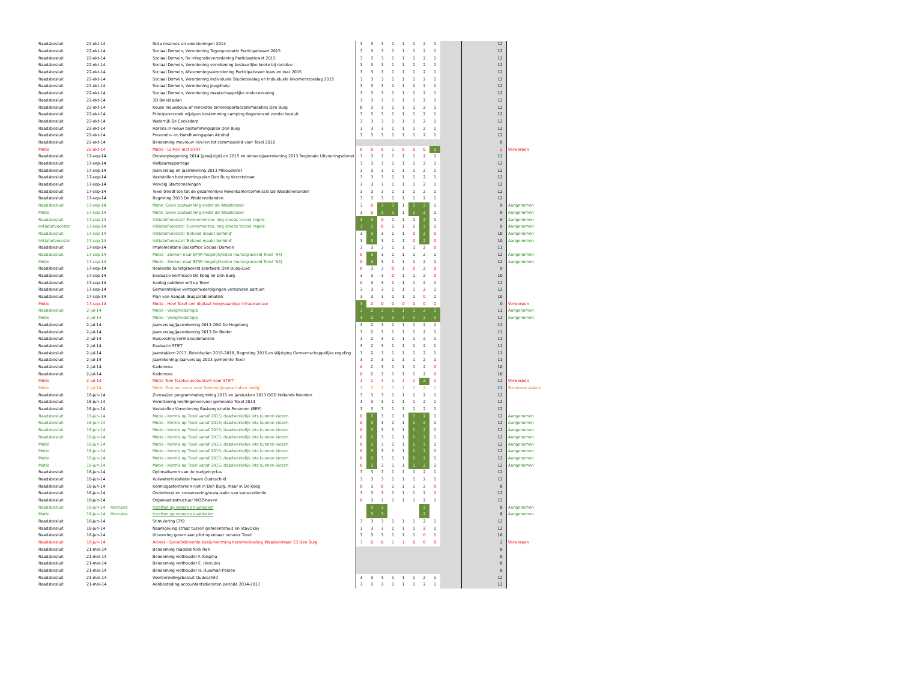| Raadsbesluit | 22-okt-14 | | Nota reserves en voorzieningen 2014 | 3 | 3 | 3 | 1 | 1 | 1 | 2 | 1 | | 12 | |
| Raadsbesluit | 22-okt-14 | | Sociaal Domein, Verordening Tegenprestatie Participatiewet 2015 | 3 | 3 | 3 | 1 | 1 | 1 | 2 | 1 | | 12 | |
| Raadsbesluit | 22-okt-14 | | Sociaal Domein, Re integratieverordening Participatiewet 2015 | 3 | 3 | 3 | 1 | 1 | 1 | 2 | 1 | | 12 | |
| Raadsbesluit | 22-okt-14 | | Sociaal Domein, Verordening verrekening bestuurlijke boete bij recidive | 3 | 3 | 3 | 1 | 1 | 1 | 2 | 1 | | 12 | |
| Raadsbesluit | 22-okt-14 | | Sociaal Domein, Afstemmingsverordening Participatiewet Ioaw en Ioaz 2015 | 3 | 3 | 3 | 1 | 1 | 1 | 2 | 1 | | 12 | |
| Raadsbesluit | 22-okt-14 | | Sociaal Domein, Verordening Individuele Studietoeslag en Individuele Inkomenstoeslag 2015 | 3 | 3 | 3 | 1 | 1 | 1 | 2 | 1 | | 12 | |
| Raadsbesluit | 22-okt-14 | | Sociaal Domein, Verordening jeugdhulp | 3 | 3 | 3 | 1 | 1 | 1 | 2 | 1 | | 12 | |
| Raadsbesluit | 22-okt-14 | | Sociaal Domein, Verordening maatschappelijke ondersteuning | 3 | 3 | 3 | 1 | 1 | 1 | 2 | 1 | | 12 | |
| Raadsbesluit | 22-okt-14 | | 3D Beleidsplan | 3 | 3 | 3 | 1 | 1 | 1 | 2 | 1 | | 12 | |
| Raadsbesluit | 22-okt-14 | | Keuze nieuwbouw of renovatie binnensportaccommodaties Den Burg | 0 | 3 | 3 | 1 | 1 | 1 | 2 | 1 | | 12 | |
| Raadsbesluit | 22-okt-14 | | Principeverzoek wijzigen bestemming camping Kogerstrand zonder besluit | 3 | 3 | 3 | 1 | 1 | 1 | 2 | 1 | | 12 | |
| Raadsbesluit | 22-okt-14 | | Waterrijk De Cocksdorp | 3 | 3 | 3 | 1 | 1 | 1 | 2 | 1 | | 12 | |
| Raadsbesluit | 22-okt-14 | | Horeca in nieuw bestemmingsplan Den Burg | 3 | 3 | 3 | 1 | 1 | 1 | 2 | 1 | | 12 | |
| Raadsbesluit | 22-okt-14 | | Preventie- en Handhavingsplan Alcohol | 3 | 3 | 3 | 1 | 1 | 1 | 2 | 1 | | 12 | |
| Raadsbesluit | 22-okt-14 | | Benoeming mevrouw Hin-Hin tot commissielid voor Texel 2010 | | | | | | | | | | 0 | |
| Motie | 22-okt-14 | | Motie - Lijmen met STIFT | 0 | 0 | 0 | 1 | 0 | 0 | 0 | 1 | | 2 | Verworpen |
| Raadsbesluit | 17-sep-14 | | Ontwerpbegroting 2014 (gewijzigd) en 2015 en ontwerpjaarrekening 2013 Regionale Uitvoeringsdienst | 3 | 3 | 3 | 1 | 1 | 1 | 2 | 1 | | 12 | |
| Raadsbesluit | 17-sep-14 | | Halfjaarrapportage | 3 | 3 | 3 | 1 | 1 | 1 | 2 | 1 | | 12 | |
| Raadsbesluit | 17-sep-14 | | Jaarverslag en jaarrekening 2013 Milieudienst | 3 | 3 | 3 | 1 | 1 | 1 | 2 | 1 | | 12 | |
| Raadsbesluit | 17-sep-14 | | Vaststellen bestemmingsplan Den Burg Verzetstraat | 3 | 3 | 3 | 1 | 1 | 1 | 2 | 1 | | 12 | |
| Raadsbesluit | 17-sep-14 | | Vervolg Startersleningen | 3 | 3 | 3 | 1 | 1 | 1 | 2 | 1 | | 12 | |
| Raadsbesluit | 17-sep-14 | | Texel treedt toe tot de gezamenlijke Rekenkamercommissie De Waddeneilanden | 3 | 3 | 3 | 1 | 1 | 1 | 2 | 1 | | 12 | |
| Raadsbesluit | 17-sep-14 | | Begroting 2015 De Waddeneilanden | 3 | 3 | 3 | 1 | 1 | 1 | 2 | 1 | | 12 | |
| Raadsbesluit | 17-sep-14 | | Motie ‘Geen zoutwinning onder de Waddenzee’ | 3 | 0 | 3 | 1 | 1 | 1 | 2 | 1 | | 9 | Aangenomen |
| Motie | 17-sep-14 | | Motie ‘Geen zoutwinning onder de Waddenzee’ | 3 | 0 | 3 | 1 | 1 | 1 | 2 | 1 | | 9 | Aangenomen |
| Raadsbesluit | 17-sep-14 | | Initiatiefvoorstel ‘Evenementen: nog steeds teveel regels’ | 3 | 3 | 0 | 1 | 1 | 1 | 2 | 1 | | 9 | Aangenomen |
| Initiatiefvoorstel | 17-sep-14 | | Initiatiefvoorstel ‘Evenementen: nog steeds teveel regels’ | 3 | 3 | 0 | 1 | 1 | 1 | 2 | 1 | | 9 | Aangenomen |
| Raadsbesluit | 17-sep-14 | | Initiatiefvoorstel ‘Bekend maakt bemind’ | 3 | 3 | 3 | 1 | 1 | 0 | 2 | 0 | | 10 | Aangenomen |
| Initiatiefvoorstel | 17-sep-14 | | Initiatiefvoorstel ‘Bekend maakt bemind’ | 3 | 3 | 3 | 1 | 1 | 0 | 2 | 0 | | 10 | Aangenomen |
| Raadsbesluit | 17-sep-14 | | Implementatie Backoffice Sociaal Domein | 3 | 3 | 3 | 1 | 1 | 1 | 2 | 0 | | 11 | |
| Raadsbesluit | 17-sep-14 | | Motie - Zoeken naar BTW-mogelijkheden (kunstgrasveld Texel ’94) | 0 | 3 | 3 | 1 | 1 | 1 | 2 | 1 | | 12 | Aangenomen |
| Motie | 17-sep-14 | | Motie - Zoeken naar BTW-mogelijkheden (kunstgrasveld Texel ’94) | 0 | 3 | 3 | 1 | 1 | 1 | 2 | 1 | | 12 | Aangenomen |
| Raadsbesluit | 17-sep-14 | | Realisatie kunstgrasveld sportpark Den Burg-Zuid | 0 | 3 | 3 | 0 | 1 | 0 | 2 | 0 | | 9 | |
| Raadsbesluit | 17-sep-14 | | Evaluatie kermissen De Koog en Den Burg | 3 | 3 | 3 | 0 | 1 | 1 | 2 | 0 | | 10 | |
| Raadsbesluit | 17-sep-14 | | Aanleg publieke wifi op Texel | 0 | 3 | 3 | 1 | 1 | 1 | 2 | 1 | | 12 | |
| Raadsbesluit | 17-sep-14 | | Gemeentelijke vertegenwoordigingen verbonden partijen | 3 | 3 | 3 | 1 | 1 | 1 | 2 | 1 | | 12 | |
| Raadsbesluit | 17-sep-14 | | Plan van Aanpak drugsproblematiek | 3 | 3 | 3 | 1 | 1 | 1 | 0 | 1 | | 10 | |
| Motie | 17-sep-14 | | Motie - Heel Texel een digitaal hoogwaardige infrastructuur | 3 | 0 | 0 | 0 | 0 | 0 | 0 | 0 | | 0 | Verworpen |
| Raadsbesluit | 2-jul-14 | | Motie - Veiligheidsregio | 3 | 2 | 3 | 1 | 1 | 1 | 2 | 1 | | 11 | Aangenomen |
| Motie | 2-jul-14 | | Motie - Veiligheidsregio | 3 | 2 | 3 | 1 | 1 | 1 | 2 | 1 | | 11 | Aangenomen |
| Raadsbesluit | 2-jul-14 | | Jaarverslag/Jaarrekening 2013 OSG De Hogeberg | 3 | 2 | 3 | 1 | 1 | 1 | 2 | 1 | | 11 | |
| Raadsbesluit | 2-jul-14 | | Jaarverslag/Jaarrekening 2013 De Bolder | 3 | 2 | 3 | 1 | 1 | 1 | 2 | 1 | | 11 | |
| Raadsbesluit | 2-jul-14 | | Huisvesting kermisexploitanten | 3 | 2 | 3 | 1 | 1 | 1 | 2 | 1 | | 11 | |
| Raadsbesluit | 2-jul-14 | | Evaluatie STIFT | 3 | 2 | 3 | 1 | 1 | 1 | 2 | 1 | | 11 | |
| Raadsbesluit | 2-jul-14 | | Jaarstukken 2013, Beleidsplan 2015-2018, Begroting 2015 en Wijziging Gemeenschappelijke regeling | 3 | 2 | 3 | 1 | 1 | 1 | 2 | 1 | | 11 | |
| Raadsbesluit | 2-jul-14 | | Jaarrekening/ Jaarverslag 2013 gemeente Texel | 3 | 2 | 3 | 1 | 1 | 1 | 2 | 1 | | 11 | |
| Raadsbesluit | 2-jul-14 | | Kadernota | 0 | 2 | 3 | 1 | 1 | 1 | 2 | 0 | | 10 | |
| Raadsbesluit | 2-jul-14 | | Kadernota | 0 | 2 | 3 | 1 | 1 | 1 | 2 | 0 | | 10 | |
| Motie | 2-jul-14 | | Motie ‘Een Texelse accountant voor STIFT’ | 3 | 2 | 3 | 1 | 1 | 1 | 2 | 1 | | 11 | Verworpen |
| Motie | 2-jul-14 | | Motie ‘Een uur extra voor Sommeltjespop indien nodig’ | 3 | 2 | 3 | 1 | 1 | 1 | 2 | 1 | | 11 | Stemmen staken |
| Raadsbesluit | 18-jun-14 | | Zienswijze programmabegroting 2015 en jarstukken 2013 GGD Hollands Noorden | 3 | 3 | 3 | 1 | 1 | 1 | 2 | 1 | | 12 | |
| Raadsbesluit | 18-jun-14 | | Verordening leerlingenvervoer gemeente Texel 2014 | 3 | 3 | 3 | 1 | 1 | 1 | 2 | 1 | | 12 | |
| Raadsbesluit | 18-jun-14 | | Vaststellen Verordening Basisregistratie Personen (BRP) | 3 | 3 | 3 | 1 | 1 | 1 | 2 | 1 | | 12 | |
| Raadsbesluit | 18-jun-14 | | Motie - Kermis op Texel vanaf 2015; daadwerkelijk iets kunnen kiezen | 0 | 3 | 3 | 1 | 1 | 1 | 2 | 1 | | 12 | Aangenomen |
| Raadsbesluit | 18-jun-14 | | Motie - Kermis op Texel vanaf 2015; daadwerkelijk iets kunnen kiezen | 0 | 3 | 3 | 1 | 1 | 1 | 2 | 1 | | 12 | Aangenomen |
| Raadsbesluit | 18-jun-14 | | Motie - Kermis op Texel vanaf 2015; daadwerkelijk iets kunnen kiezen | 0 | 3 | 3 | 1 | 1 | 1 | 2 | 1 | | 12 | Aangenomen |
| Raadsbesluit | 18-jun-14 | | Motie - Kermis op Texel vanaf 2015; daadwerkelijk iets kunnen kiezen | 0 | 3 | 3 | 1 | 1 | 1 | 2 | 1 | | 12 | Aangenomen |
| Motie | 18-jun-14 | | Motie - Kermis op Texel vanaf 2015; daadwerkelijk iets kunnen kiezen | 0 | 3 | 3 | 1 | 1 | 1 | 2 | 1 | | 12 | Aangenomen |
| Motie | 18-jun-14 | | Motie - Kermis op Texel vanaf 2015; daadwerkelijk iets kunnen kiezen | 0 | 3 | 3 | 1 | 1 | 1 | 2 | 1 | | 12 | Aangenomen |
| Motie | 18-jun-14 | | Motie - Kermis op Texel vanaf 2015; daadwerkelijk iets kunnen kiezen | 0 | 3 | 3 | 1 | 1 | 1 | 2 | 1 | | 12 | Aangenomen |
| Motie | 18-jun-14 | | Motie - Kermis op Texel vanaf 2015; daadwerkelijk iets kunnen kiezen | 0 | 3 | 3 | 1 | 1 | 1 | 2 | 1 | | 12 | Aangenomen |
| Raadsbesluit | 18-jun-14 | | Optimaliseren van de budgetcyclus | 3 | 3 | 3 | 1 | 1 | 1 | 2 | 1 | | 12 | |
| Raadsbesluit | 18-jun-14 | | Vuilwaterinstallatie haven Oudeschild | 3 | 3 | 3 | 1 | 1 | 1 | 2 | 1 | | 12 | |
| Raadsbesluit | 18-jun-14 | | Kermisgastenterrein niet in Den Burg, maar in De Koog | 0 | 3 | 0 | 1 | 1 | 1 | 2 | 0 | | 8 | |
| Raadsbesluit | 18-jun-14 | | Onderhoud en conservering/restauratie van kunstcollectie | 3 | 3 | 3 | 1 | 1 | 1 | 2 | 1 | | 12 | |
| Raadsbesluit | 18-jun-14 | | Organisatiestructuur NIOZ-haven | 0 | 3 | 3 | 1 | 1 | 1 | 2 | 1 | | 12 | |
| Raadsbesluit | 18-jun-14 | Hercules | Inzetten op wonen en winkelen | | 3 | 3 | | | | 2 | | | 8 | Aangenomen |
| Motie | 18-jun-14 | Hercules | Inzetten op wonen en winkelen | | 3 | 3 | | | | 2 | | | 8 | Aangenomen |
| Raadsbesluit | 18-jun-14 | | Stimulering CPO | 3 | 3 | 3 | 1 | 1 | 1 | 2 | 1 | | 12 | |
| Raadsbesluit | 18-jun-14 | | Naamgeving straat tussen gemeentehuis en StayOkay | 3 | 3 | 3 | 1 | 1 | 1 | 2 | 1 | | 12 | |
| Raadsbesluit | 18-jun-14 | | Uitvoering geven aan pilot openbaar vervoer Texel | 3 | 3 | 3 | 1 | 1 | 1 | 0 | 1 | | 10 | |
| Raadsbesluit | 18-jun-14 | | Advies - Gecoördineerde besluitvorming herontwikkeling Waalderstraat 53 Den Burg | 3 | 0 | 0 | 1 | 1 | 0 | 0 | 0 | | 2 | Verworpen |
| Raadsbesluit | 21-mei-14 | | Benoeming raadslid Nick Ran | | | | | | | | | | 0 | |
| Raadsbesluit | 21-mei-14 | | Benoeming wethouder F. Kingma | | | | | | | | | | 0 | |
| Raadsbesluit | 21-mei-14 | | Benoeming wethouder E. Hercules | | | | | | | | | | 0 | |
| Raadsbesluit | 21-mei-14 | | Benoeming wethouder H. Huisman-Peelen | | | | | | | | | | 0 | |
| Raadsbesluit | 21-mei-14 | | Voorbereidingsbesluit Oudeschild | 3 | 3 | 3 | 1 | 1 | 1 | 2 | 1 | | 12 | |
| Raadsbesluit | 21-mei-14 | | Aanbesteding accountantsdiensten periode 2014-2017. | 3 | 3 | 3 | 1 | 1 | 1 | 2 | 1 | | 12 | |